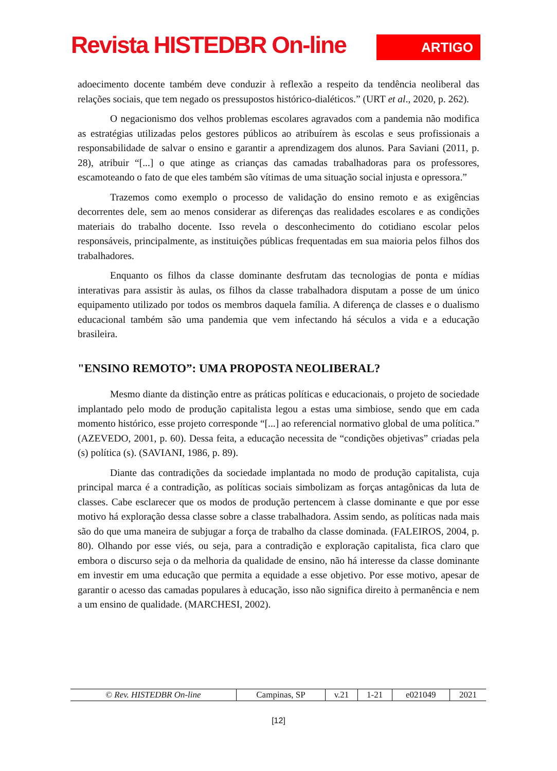Revista HISTEDBR On-line ARTIGO
adoecimento docente também deve conduzir à reflexão a respeito da tendência neoliberal das relações sociais, que tem negado os pressupostos histórico-dialéticos.” (URT et al., 2020, p. 262).
O negacionismo dos velhos problemas escolares agravados com a pandemia não modifica as estratégias utilizadas pelos gestores públicos ao atribuírem às escolas e seus profissionais a responsabilidade de salvar o ensino e garantir a aprendizagem dos alunos. Para Saviani (2011, p. 28), atribuir “[...] o que atinge as crianças das camadas trabalhadoras para os professores, escamoteando o fato de que eles também são vítimas de uma situação social injusta e opressora.”
Trazemos como exemplo o processo de validação do ensino remoto e as exigências decorrentes dele, sem ao menos considerar as diferenças das realidades escolares e as condições materiais do trabalho docente. Isso revela o desconhecimento do cotidiano escolar pelos responsáveis, principalmente, as instituições públicas frequentadas em sua maioria pelos filhos dos trabalhadores.
Enquanto os filhos da classe dominante desfrutam das tecnologias de ponta e mídias interativas para assistir às aulas, os filhos da classe trabalhadora disputam a posse de um único equipamento utilizado por todos os membros daquela família. A diferença de classes e o dualismo educacional também são uma pandemia que vem infectando há séculos a vida e a educação brasileira.
"ENSINO REMOTO”: UMA PROPOSTA NEOLIBERAL?
Mesmo diante da distinção entre as práticas políticas e educacionais, o projeto de sociedade implantado pelo modo de produção capitalista legou a estas uma simbiose, sendo que em cada momento histórico, esse projeto corresponde “[...] ao referencial normativo global de uma política.” (AZEVEDO, 2001, p. 60). Dessa feita, a educação necessita de “condições objetivas” criadas pela (s) política (s). (SAVIANI, 1986, p. 89).
Diante das contradições da sociedade implantada no modo de produção capitalista, cuja principal marca é a contradição, as políticas sociais simbolizam as forças antagônicas da luta de classes. Cabe esclarecer que os modos de produção pertencem à classe dominante e que por esse motivo há exploração dessa classe sobre a classe trabalhadora. Assim sendo, as políticas nada mais são do que uma maneira de subjugar a força de trabalho da classe dominada. (FALEIROS, 2004, p. 80). Olhando por esse viés, ou seja, para a contradição e exploração capitalista, fica claro que embora o discurso seja o da melhoria da qualidade de ensino, não há interesse da classe dominante em investir em uma educação que permita a equidade a esse objetivo. Por esse motivo, apesar de garantir o acesso das camadas populares à educação, isso não significa direito à permanência e nem a um ensino de qualidade. (MARCHESI, 2002).
| © Rev. HISTEDBR On-line | Campinas, SP | v.21 | 1-21 | e021049 | 2021 |
[12]